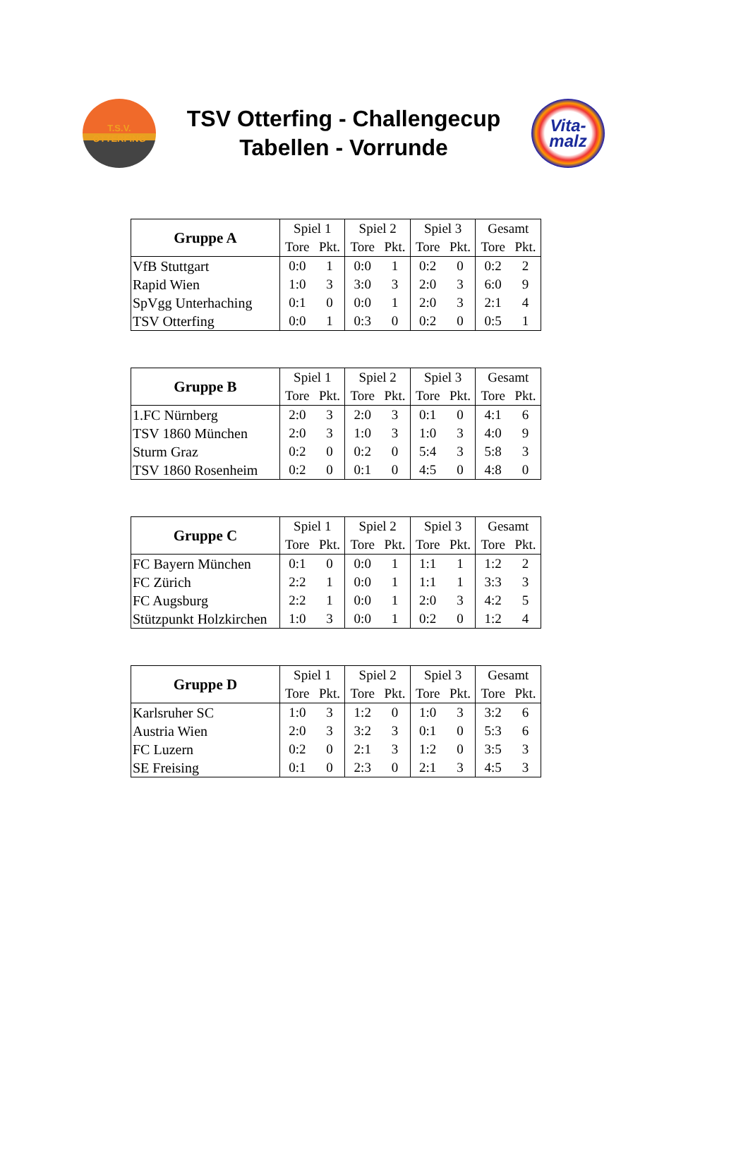T.S.V.
OTTERFING
TSV Otterfing - Challengecup
Tabellen - Vorrunde
Vita-
malz
| Gruppe A | Spiel 1 | | Spiel 2 | | Spiel 3 | | Gesamt | |
| --- | --- | --- | --- | --- | --- | --- | --- | --- |
| | Tore | Pkt. | Tore | Pkt. | Tore | Pkt. | Tore | Pkt. |
| VfB Stuttgart | 0:0 | 1 | 0:0 | 1 | 0:2 | 0 | 0:2 | 2 |
| Rapid Wien | 1:0 | 3 | 3:0 | 3 | 2:0 | 3 | 6:0 | 9 |
| SpVgg Unterhaching | 0:1 | 0 | 0:0 | 1 | 2:0 | 3 | 2:1 | 4 |
| TSV Otterfing | 0:0 | 1 | 0:3 | 0 | 0:2 | 0 | 0:5 | 1 |
| Gruppe B | Spiel 1 | | Spiel 2 | | Spiel 3 | | Gesamt | |
| --- | --- | --- | --- | --- | --- | --- | --- | --- |
| | Tore | Pkt. | Tore | Pkt. | Tore | Pkt. | Tore | Pkt. |
| 1.FC Nürnberg | 2:0 | 3 | 2:0 | 3 | 0:1 | 0 | 4:1 | 6 |
| TSV 1860 München | 2:0 | 3 | 1:0 | 3 | 1:0 | 3 | 4:0 | 9 |
| Sturm Graz | 0:2 | 0 | 0:2 | 0 | 5:4 | 3 | 5:8 | 3 |
| TSV 1860 Rosenheim | 0:2 | 0 | 0:1 | 0 | 4:5 | 0 | 4:8 | 0 |
| Gruppe C | Spiel 1 | | Spiel 2 | | Spiel 3 | | Gesamt | |
| --- | --- | --- | --- | --- | --- | --- | --- | --- |
| | Tore | Pkt. | Tore | Pkt. | Tore | Pkt. | Tore | Pkt. |
| FC Bayern München | 0:1 | 0 | 0:0 | 1 | 1:1 | 1 | 1:2 | 2 |
| FC Zürich | 2:2 | 1 | 0:0 | 1 | 1:1 | 1 | 3:3 | 3 |
| FC Augsburg | 2:2 | 1 | 0:0 | 1 | 2:0 | 3 | 4:2 | 5 |
| Stützpunkt Holzkirchen | 1:0 | 3 | 0:0 | 1 | 0:2 | 0 | 1:2 | 4 |
| Gruppe D | Spiel 1 | | Spiel 2 | | Spiel 3 | | Gesamt | |
| --- | --- | --- | --- | --- | --- | --- | --- | --- |
| | Tore | Pkt. | Tore | Pkt. | Tore | Pkt. | Tore | Pkt. |
| Karlsruher SC | 1:0 | 3 | 1:2 | 0 | 1:0 | 3 | 3:2 | 6 |
| Austria Wien | 2:0 | 3 | 3:2 | 3 | 0:1 | 0 | 5:3 | 6 |
| FC Luzern | 0:2 | 0 | 2:1 | 3 | 1:2 | 0 | 3:5 | 3 |
| SE Freising | 0:1 | 0 | 2:3 | 0 | 2:1 | 3 | 4:5 | 3 |